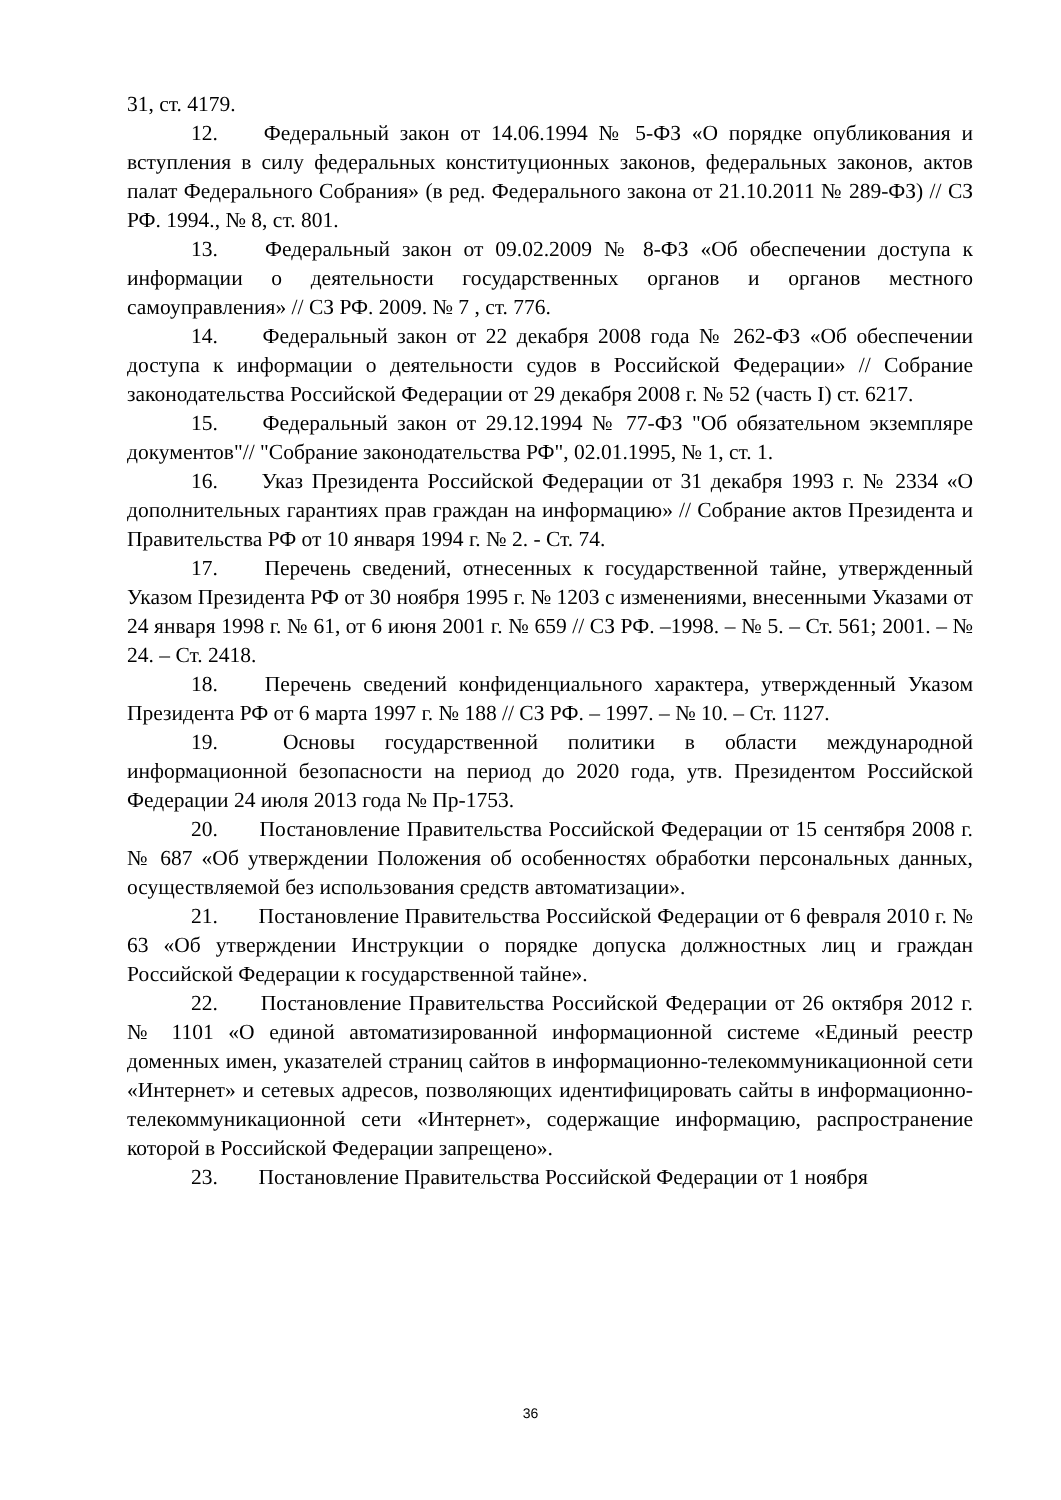31, ст. 4179.
12. Федеральный закон от 14.06.1994 № 5-ФЗ «О порядке опубликования и вступления в силу федеральных конституционных законов, федеральных законов, актов палат Федерального Собрания» (в ред. Федерального закона от 21.10.2011 № 289-ФЗ) // СЗ РФ. 1994., № 8, ст. 801.
13. Федеральный закон от 09.02.2009 № 8-ФЗ «Об обеспечении доступа к информации о деятельности государственных органов и органов местного самоуправления» // СЗ РФ. 2009. № 7 , ст. 776.
14. Федеральный закон от 22 декабря 2008 года № 262-ФЗ «Об обеспечении доступа к информации о деятельности судов в Российской Федерации» // Собрание законодательства Российской Федерации от 29 декабря 2008 г. № 52 (часть I) ст. 6217.
15. Федеральный закон от 29.12.1994 № 77-ФЗ "Об обязательном экземпляре документов"// "Собрание законодательства РФ", 02.01.1995, № 1, ст. 1.
16. Указ Президента Российской Федерации от 31 декабря 1993 г. № 2334 «О дополнительных гарантиях прав граждан на информацию» // Собрание актов Президента и Правительства РФ от 10 января 1994 г. № 2. - Ст. 74.
17. Перечень сведений, отнесенных к государственной тайне, утвержденный Указом Президента РФ от 30 ноября 1995 г. № 1203 с изменениями, внесенными Указами от 24 января 1998 г. № 61, от 6 июня 2001 г. № 659 // СЗ РФ. –1998. – № 5. – Ст. 561; 2001. – № 24. – Ст. 2418.
18. Перечень сведений конфиденциального характера, утвержденный Указом Президента РФ от 6 марта 1997 г. № 188 // СЗ РФ. – 1997. – № 10. – Ст. 1127.
19. Основы государственной политики в области международной информационной безопасности на период до 2020 года, утв. Президентом Российской Федерации 24 июля 2013 года № Пр-1753.
20. Постановление Правительства Российской Федерации от 15 сентября 2008 г. № 687 «Об утверждении Положения об особенностях обработки персональных данных, осуществляемой без использования средств автоматизации».
21. Постановление Правительства Российской Федерации от 6 февраля 2010 г. № 63 «Об утверждении Инструкции о порядке допуска должностных лиц и граждан Российской Федерации к государственной тайне».
22. Постановление Правительства Российской Федерации от 26 октября 2012 г. № 1101 «О единой автоматизированной информационной системе «Единый реестр доменных имен, указателей страниц сайтов в информационно-телекоммуникационной сети «Интернет» и сетевых адресов, позволяющих идентифицировать сайты в информационно-телекоммуникационной сети «Интернет», содержащие информацию, распространение которой в Российской Федерации запрещено».
23. Постановление Правительства Российской Федерации от 1 ноября
36